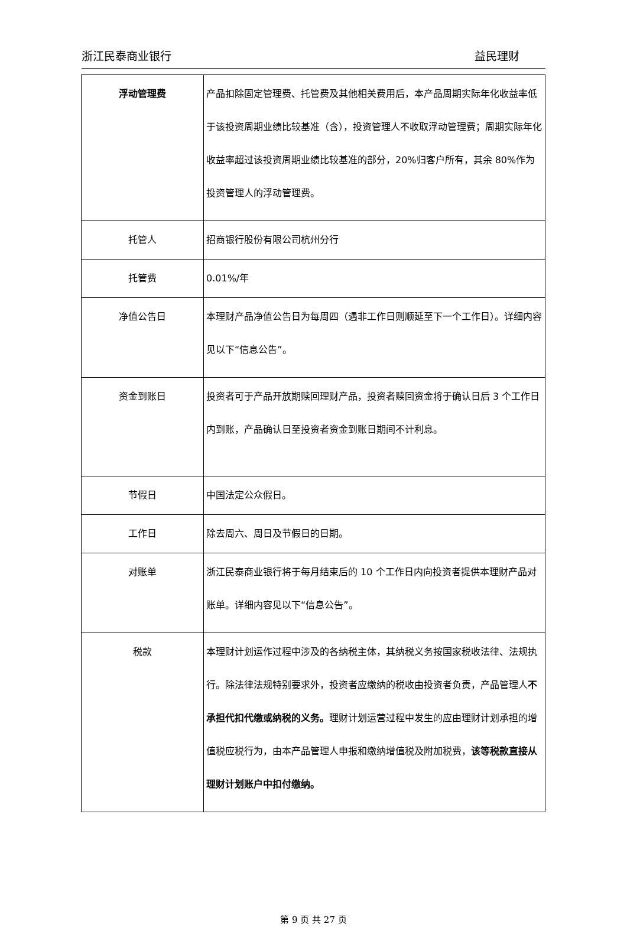浙江民泰商业银行 益民理财
| 浮动管理费 | 产品扣除固定管理费、托管费及其他相关费用后，本产品周期实际年化收益率低于该投资周期业绩比较基准（含），投资管理人不收取浮动管理费；周期实际年化收益率超过该投资周期业绩比较基准的部分，20%归客户所有，其余 80%作为投资管理人的浮动管理费。 |
| 托管人 | 招商银行股份有限公司杭州分行 |
| 托管费 | 0.01%/年 |
| 净值公告日 | 本理财产品净值公告日为每周四（遇非工作日则顺延至下一个工作日）。详细内容见以下“信息公告”。 |
| 资金到账日 | 投资者可于产品开放期赎回理财产品，投资者赎回资金将于确认日后 3 个工作日内到账，产品确认日至投资者资金到账日期间不计利息。 |
| 节假日 | 中国法定公众假日。 |
| 工作日 | 除去周六、周日及节假日的日期。 |
| 对账单 | 浙江民泰商业银行将于每月结束后的 10 个工作日内向投资者提供本理财产品对账单。详细内容见以下“信息公告”。 |
| 税款 | 本理财计划运作过程中涉及的各纳税主体，其纳税义务按国家税收法律、法规执行。除法律法规特别要求外，投资者应缴纳的税收由投资者负责，产品管理人 不承担代扣代缴或纳税的义务。 理财计划运营过程中发生的应由理财计划承担的增值税应税行为，由本产品管理人申报和缴纳增值税及附加税费， 该等税款直接从理财计划账户中扣付缴纳。 |
第 9 页 共 27 页